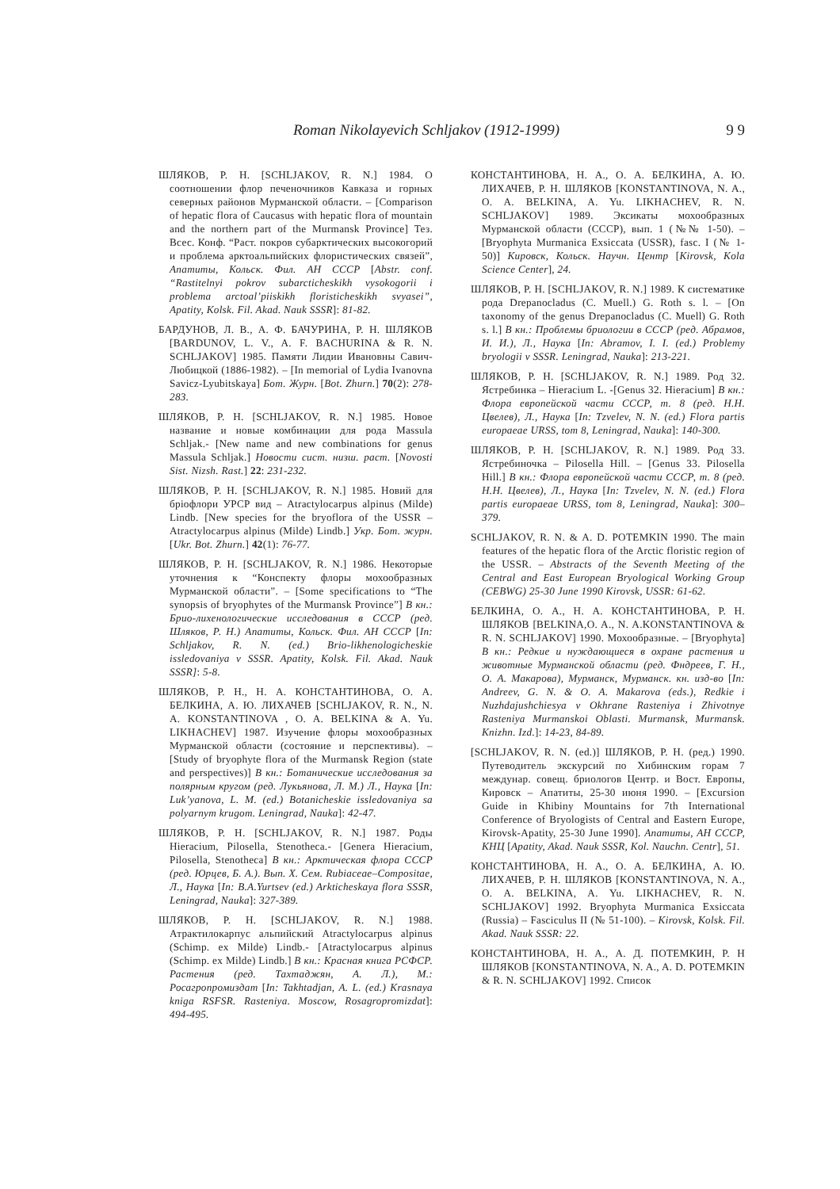Roman Nikolayevich Schljakov (1912-1999) 9 9
ШЛЯКОВ, Р. Н. [SCHLJAKOV, R. N.] 1984. О соотношении флор печеночников Кавказа и горных северных районов Мурманской области. – [Comparison of hepatic flora of Caucasus with hepatic flora of mountain and the northern part of the Murmansk Province] Тез. Всес. Конф. “Раст. покров субарктических высокогорий и проблема арктоальпийских флористических связей”, Апатиты, Кольск. Фил. АН СССР [Abstr. conf. “Rastitelnyi pokrov subarcticheskikh vysokogorii i problema arctoal’piiskikh floristicheskikh svyasei”, Apatity, Kolsk. Fil. Akad. Nauk SSSR]: 81-82.
БАРДУНОВ, Л. В., А. Ф. БАЧУРИНА, Р. Н. ШЛЯКОВ [BARDUNOV, L. V., A. F. BACHURINA & R. N. SCHLJAKOV] 1985. Памяти Лидии Ивановны Савич-Любицкой (1886-1982). – [In memorial of Lydia Ivanovna Savicz-Lyubitskaya] Бот. Журн. [Bot. Zhurn.] 70(2): 278-283.
ШЛЯКОВ, Р. Н. [SCHLJAKOV, R. N.] 1985. Новое название и новые комбинации для рода Massula Schljak.- [New name and new combinations for genus Massula Schljak.] Новости сист. низш. раст. [Novosti Sist. Nizsh. Rast.] 22: 231-232.
ШЛЯКОВ, Р. Н. [SCHLJAKOV, R. N.] 1985. Новий для бріофлори УРСР вид – Atractylocarpus alpinus (Milde) Lindb. [New species for the bryoflora of the USSR – Atractylocarpus alpinus (Milde) Lindb.] Укр. Бот. журн. [Ukr. Bot. Zhurn.] 42(1): 76-77.
ШЛЯКОВ, Р. Н. [SCHLJAKOV, R. N.] 1986. Некоторые уточнения к “Конспекту флоры мохообразных Мурманской области”. – [Some specifications to “The synopsis of bryophytes of the Murmansk Province”] В кн.: Брио-лихенологические исследования в СССР (ред. Шляков, Р. Н.) Апатиты, Кольск. Фил. АН СССР [In: Schljakov, R. N. (ed.) Brio-likhenologicheskie issledovaniya v SSSR. Apatity, Kolsk. Fil. Akad. Nauk SSSR]: 5-8.
ШЛЯКОВ, Р. Н., Н. А. КОНСТАНТИНОВА, О. А. БЕЛКИНА, А. Ю. ЛИХАЧЕВ [SCHLJAKOV, R. N., N. A. KONSTANTINOVA , O. A. BELKINA & A. Yu. LIKHACHEV] 1987. Изучение флоры мохообразных Мурманской области (состояние и перспективы). – [Study of bryophyte flora of the Murmansk Region (state and perspectives)] В кн.: Ботанические исследования за полярным кругом (ред. Лукьянова, Л. М.) Л., Наука [In: Luk’yanova, L. M. (ed.) Botanicheskie issledovaniya sa polyarnym krugom. Leningrad, Nauka]: 42-47.
ШЛЯКОВ, Р. Н. [SCHLJAKOV, R. N.] 1987. Роды Hieracium, Pilosella, Stenotheca.- [Genera Hieracium, Pilosella, Stenotheca] В кн.: Арктическая флора СССР (ред. Юрцев, Б. А.). Вып. Х. Сем. Rubiaceae–Compositae, Л., Наука [In: B.A.Yurtsev (ed.) Arkticheskaya flora SSSR, Leningrad, Nauka]: 327-389.
ШЛЯКОВ, Р. Н. [SCHLJAKOV, R. N.] 1988. Атрактилокарпус альпийский Atractylocarpus alpinus (Schimp. ex Milde) Lindb.- [Atractylocarpus alpinus (Schimp. ex Milde) Lindb.] В кн.: Красная книга РСФСР. Растения (ред. Тахтаджян, А. Л.), М.: Росагропромиздат [In: Takhtadjan, A. L. (ed.) Krasnaya kniga RSFSR. Rasteniya. Moscow, Rosagropromizdat]: 494-495.
КОНСТАНТИНОВА, Н. А., О. А. БЕЛКИНА, А. Ю. ЛИХАЧЕВ, Р. Н. ШЛЯКОВ [KONSTANTINOVA, N. A., O. A. BELKINA, A. Yu. LIKHACHEV, R. N. SCHLJAKOV] 1989. Эксикаты мохообразных Мурманской области (СССР), вып. 1 (№№ 1-50). – [Bryophyta Murmanica Exsiccata (USSR), fasc. I (№ 1-50)] Кировск, Кольск. Научн. Центр [Kirovsk, Kola Science Center], 24.
ШЛЯКОВ, Р. Н. [SCHLJAKOV, R. N.] 1989. К систематике рода Drepanocladus (C. Muell.) G. Roth s. l. – [On taxonomy of the genus Drepanocladus (C. Muell) G. Roth s. l.] В кн.: Проблемы бриологии в СССР (ред. Абрамов, И. И.), Л., Наука [In: Abramov, I. I. (ed.) Problemy bryologii v SSSR. Leningrad, Nauka]: 213-221.
ШЛЯКОВ, Р. Н. [SCHLJAKOV, R. N.] 1989. Род 32. Ястребинка – Hieracium L. -[Genus 32. Hieracium] В кн.: Флора европейской части СССР, т. 8 (ред. Н.Н. Цвелев), Л., Наука [In: Tzvelev, N. N. (ed.) Flora partis europaeae URSS, tom 8, Leningrad, Nauka]: 140-300.
ШЛЯКОВ, Р. Н. [SCHLJAKOV, R. N.] 1989. Род 33. Ястребиночка – Pilosella Hill. – [Genus 33. Pilosella Hill.] В кн.: Флора европейской части СССР, т. 8 (ред. Н.Н. Цвелев), Л., Наука [In: Tzvelev, N. N. (ed.) Flora partis europaeae URSS, tom 8, Leningrad, Nauka]: 300–379.
SCHLJAKOV, R. N. & A. D. POTEMKIN 1990. The main features of the hepatic flora of the Arctic floristic region of the USSR. – Abstracts of the Seventh Meeting of the Central and East European Bryological Working Group (CEBWG) 25-30 June 1990 Kirovsk, USSR: 61-62.
БЕЛКИНА, О. А., Н. А. КОНСТАНТИНОВА, Р. Н. ШЛЯКОВ [BELKINA,O. A., N. A.KONSTANTINOVA & R. N. SCHLJAKOV] 1990. Мохообразные. – [Bryophyta] В кн.: Редкие и нуждающиеся в охране растения и животные Мурманской области (ред. Фндреев, Г. Н., О. А. Макарова), Мурманск, Мурманск. кн. изд-во [In: Andreev, G. N. & O. A. Makarova (eds.), Redkie i Nuzhdajushchiesya v Okhrane Rasteniya i Zhivotnye Rasteniya Murmanskoi Oblasti. Murmansk, Murmansk. Knizhn. Izd.]: 14-23, 84-89.
[SCHLJAKOV, R. N. (ed.)] ШЛЯКОВ, Р. Н. (ред.) 1990. Путеводитель экскурсий по Хибинским горам 7 междунар. совещ. бриологов Центр. и Вост. Европы, Кировск – Апатиты, 25-30 июня 1990. – [Excursion Guide in Khibiny Mountains for 7th International Conference of Bryologists of Central and Eastern Europe, Kirovsk-Apatity, 25-30 June 1990]. Апатиты, АН СССР, КНЦ [Apatity, Akad. Nauk SSSR, Kol. Nauchn. Centr], 51.
КОНСТАНТИНОВА, Н. А., О. А. БЕЛКИНА, А. Ю. ЛИХАЧЕВ, Р. Н. ШЛЯКОВ [KONSTANTINOVA, N. A., O. A. BELKINA, A. Yu. LIKHACHEV, R. N. SCHLJAKOV] 1992. Bryophyta Murmanica Exsiccata (Russia) – Fasciculus II (№ 51-100). – Kirovsk, Kolsk. Fil. Akad. Nauk SSSR: 22.
КОНСТАНТИНОВА, Н. А., А. Д. ПОТЕМКИН, Р. Н ШЛЯКОВ [KONSTANTINOVA, N. A., A. D. POTEMKIN & R. N. SCHLJAKOV] 1992. Список